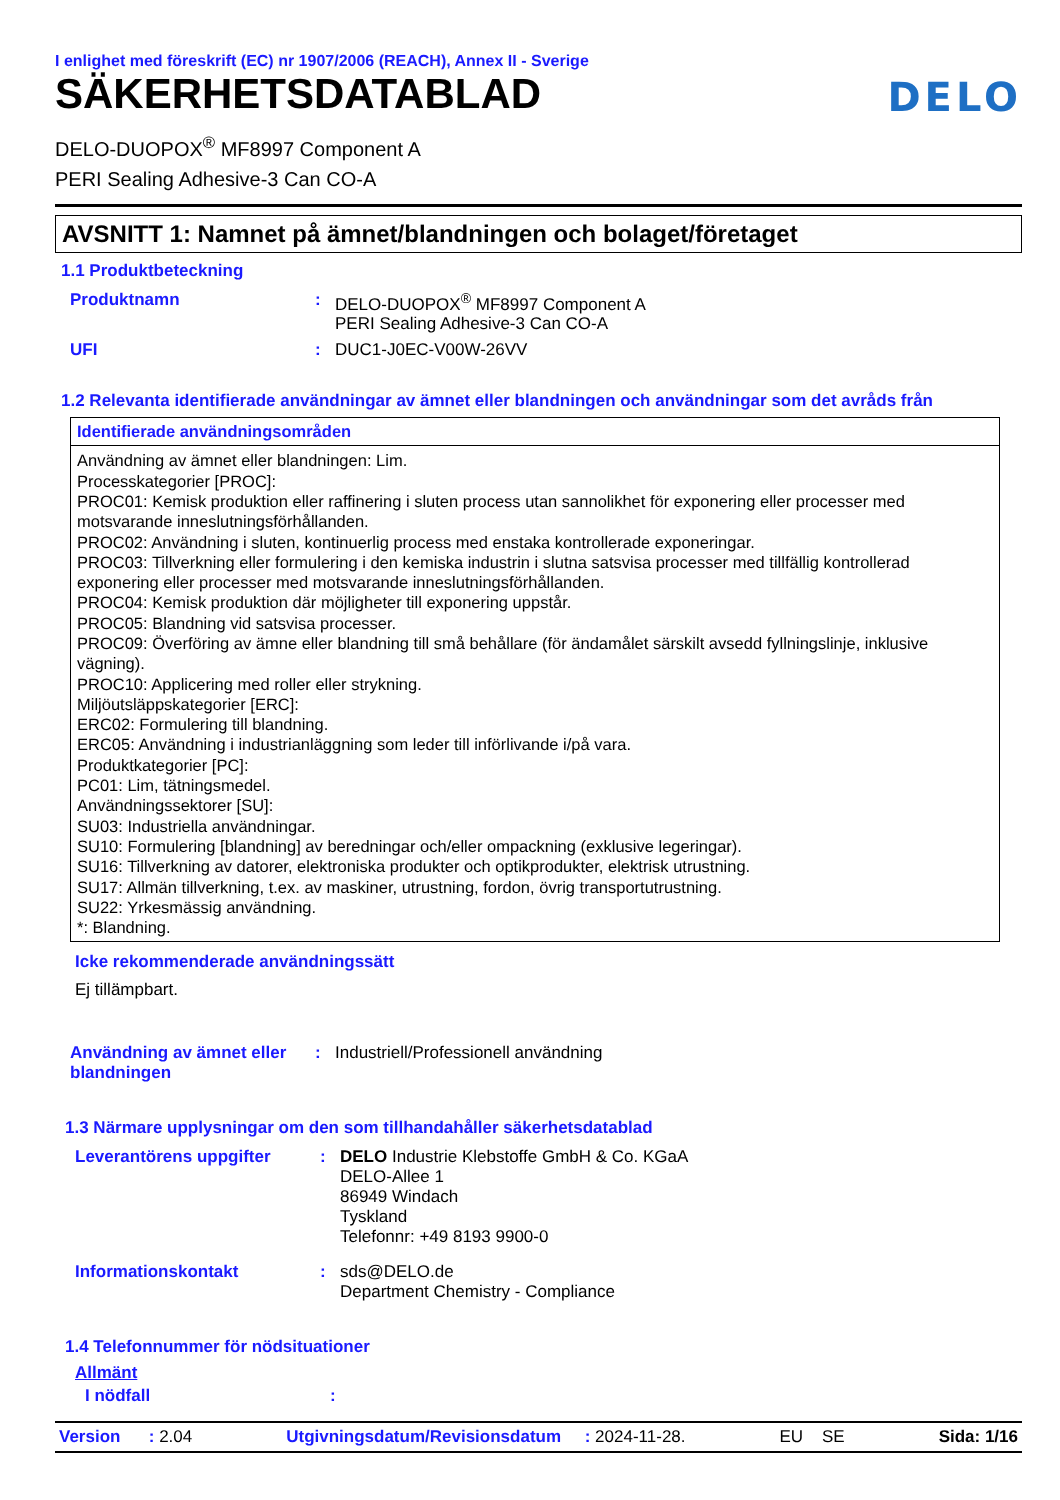I enlighet med föreskrift (EC) nr 1907/2006 (REACH), Annex II - Sverige
SÄKERHETSDATABLAD
DELO
DELO-DUOPOX<sup>®</sup> MF8997 Component A
PERI Sealing Adhesive-3 Can CO-A
AVSNITT 1: Namnet på ämnet/blandningen och bolaget/företaget
1.1 Produktbeteckning
| Produktnamn | : | DELO-DUOPOX<sup>®</sup> MF8997 Component A PERI Sealing Adhesive-3 Can CO-A |
| UFI | : | DUC1-J0EC-V00W-26VV |
1.2 Relevanta identifierade användningar av ämnet eller blandningen och användningar som det avråds från
Identifierade användningsområden
Användning av ämnet eller blandningen: Lim.
Processkategorier [PROC]:
PROC01: Kemisk produktion eller raffinering i sluten process utan sannolikhet för exponering eller processer med motsvarande inneslutningsförhållanden.
PROC02: Användning i sluten, kontinuerlig process med enstaka kontrollerade exponeringar.
PROC03: Tillverkning eller formulering i den kemiska industrin i slutna satsvisa processer med tillfällig kontrollerad exponering eller processer med motsvarande inneslutningsförhållanden.
PROC04: Kemisk produktion där möjligheter till exponering uppstår.
PROC05: Blandning vid satsvisa processer.
PROC09: Överföring av ämne eller blandning till små behållare (för ändamålet särskilt avsedd fyllningslinje, inklusive vägning).
PROC10: Applicering med roller eller strykning.
Miljöutsläppskategorier [ERC]:
ERC02: Formulering till blandning.
ERC05: Användning i industrianläggning som leder till införlivande i/på vara.
Produktkategorier [PC]:
PC01: Lim, tätningsmedel.
Användningssektorer [SU]:
SU03: Industriella användningar.
SU10: Formulering [blandning] av beredningar och/eller ompackning (exklusive legeringar).
SU16: Tillverkning av datorer, elektroniska produkter och optikprodukter, elektrisk utrustning.
SU17: Allmän tillverkning, t.ex. av maskiner, utrustning, fordon, övrig transportutrustning.
SU22: Yrkesmässig användning.
*: Blandning.
Icke rekommenderade användningssätt
Ej tillämpbart.
| Användning av ämnet eller blandningen | : | Industriell/Professionell användning |
1.3 Närmare upplysningar om den som tillhandahåller säkerhetsdatablad
| Leverantörens uppgifter | : | DELO Industrie Klebstoffe GmbH & Co. KGaA DELO-Allee 1 86949 Windach Tyskland Telefonnr: +49 8193 9900-0 |
| Informationskontakt | : | sds@DELO.de Department Chemistry - Compliance |
1.4 Telefonnummer för nödsituationer
Allmänt
| I nödfall | : | |
Version : 2.04 Utgivningsdatum/Revisionsdatum : 2024-11-28. EU SE Sida: 1/16